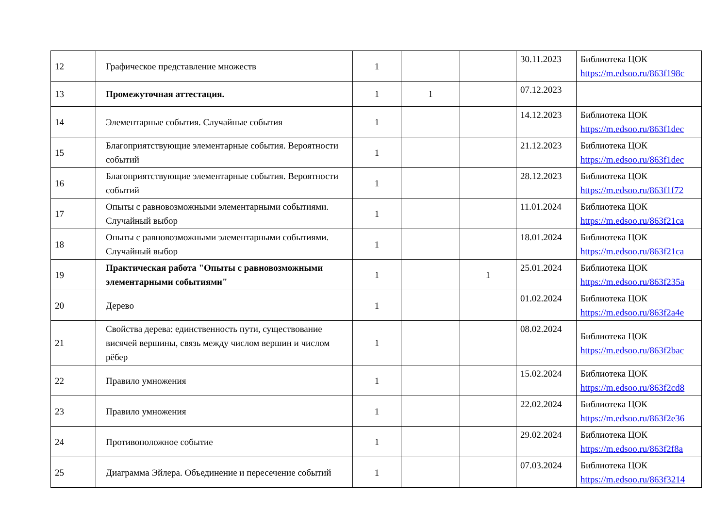| 12 | Графическое представление множеств | 1 | | | 30.11.2023 | Библиотека ЦОК https://m.edsoo.ru/863f198c |
| 13 | Промежуточная аттестация. | 1 | 1 | | 07.12.2023 | |
| 14 | Элементарные события. Случайные события | 1 | | | 14.12.2023 | Библиотека ЦОК https://m.edsoo.ru/863f1dec |
| 15 | Благоприятствующие элементарные события. Вероятности событий | 1 | | | 21.12.2023 | Библиотека ЦОК https://m.edsoo.ru/863f1dec |
| 16 | Благоприятствующие элементарные события. Вероятности событий | 1 | | | 28.12.2023 | Библиотека ЦОК https://m.edsoo.ru/863f1f72 |
| 17 | Опыты с равновозможными элементарными событиями. Случайный выбор | 1 | | | 11.01.2024 | Библиотека ЦОК https://m.edsoo.ru/863f21ca |
| 18 | Опыты с равновозможными элементарными событиями. Случайный выбор | 1 | | | 18.01.2024 | Библиотека ЦОК https://m.edsoo.ru/863f21ca |
| 19 | Практическая работа "Опыты с равновозможными элементарными событиями" | 1 | | 1 | 25.01.2024 | Библиотека ЦОК https://m.edsoo.ru/863f235a |
| 20 | Дерево | 1 | | | 01.02.2024 | Библиотека ЦОК https://m.edsoo.ru/863f2a4e |
| 21 | Свойства дерева: единственность пути, существование висячей вершины, связь между числом вершин и числом рёбер | 1 | | | 08.02.2024 | Библиотека ЦОК https://m.edsoo.ru/863f2bac |
| 22 | Правило умножения | 1 | | | 15.02.2024 | Библиотека ЦОК https://m.edsoo.ru/863f2cd8 |
| 23 | Правило умножения | 1 | | | 22.02.2024 | Библиотека ЦОК https://m.edsoo.ru/863f2e36 |
| 24 | Противоположное событие | 1 | | | 29.02.2024 | Библиотека ЦОК https://m.edsoo.ru/863f2f8a |
| 25 | Диаграмма Эйлера. Объединение и пересечение событий | 1 | | | 07.03.2024 | Библиотека ЦОК https://m.edsoo.ru/863f3214 |